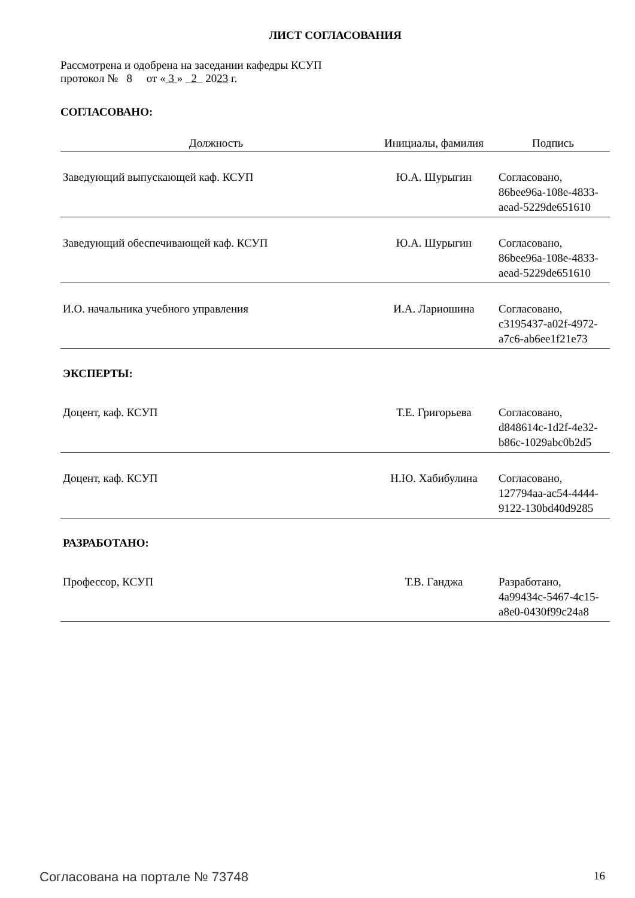ЛИСТ СОГЛАСОВАНИЯ
Рассмотрена и одобрена на заседании кафедры КСУП
протокол № 8 от « 3 » 2 2023 г.
СОГЛАСОВАНО:
| Должность | Инициалы, фамилия | Подпись |
| --- | --- | --- |
| Заведующий выпускающей каф. КСУП | Ю.А. Шурыгин | Согласовано, 86bee96a-108e-4833- aead-5229de651610 |
| Заведующий обеспечивающей каф. КСУП | Ю.А. Шурыгин | Согласовано, 86bee96a-108e-4833- aead-5229de651610 |
| И.О. начальника учебного управления | И.А. Лариошина | Согласовано, c3195437-a02f-4972- a7c6-ab6ee1f21e73 |
| ЭКСПЕРТЫ: | | |
| Доцент, каф. КСУП | Т.Е. Григорьева | Согласовано, d848614c-1d2f-4e32- b86c-1029abc0b2d5 |
| Доцент, каф. КСУП | Н.Ю. Хабибулина | Согласовано, 127794aa-ac54-4444- 9122-130bd40d9285 |
| РАЗРАБОТАНО: | | |
| Профессор, КСУП | Т.В. Ганджа | Разработано, 4a99434c-5467-4c15- a8e0-0430f99c24a8 |
Согласована на портале № 73748 16